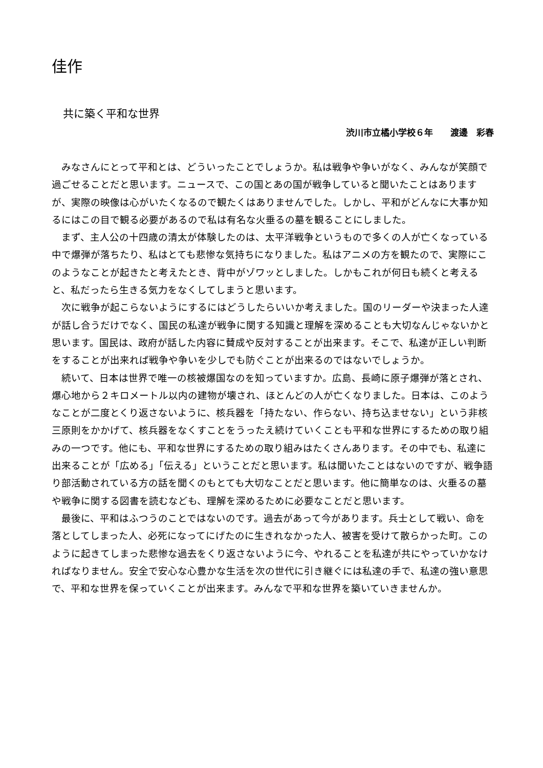佳作
共に築く平和な世界
渋川市立橘小学校６年　　渡邊　彩春
みなさんにとって平和とは、どういったことでしょうか。私は戦争や争いがなく、みんなが笑顔で過ごせることだと思います。ニュースで、この国とあの国が戦争していると聞いたことはありますが、実際の映像は心がいたくなるので観たくはありませんでした。しかし、平和がどんなに大事か知るにはこの目で観る必要があるので私は有名な火垂るの墓を観ることにしました。
まず、主人公の十四歳の清太が体験したのは、太平洋戦争というもので多くの人が亡くなっている中で爆弾が落ちたり、私はとても悲惨な気持ちになりました。私はアニメの方を観たので、実際にこのようなことが起きたと考えたとき、背中がゾワッとしました。しかもこれが何日も続くと考えると、私だったら生きる気力をなくしてしまうと思います。
次に戦争が起こらないようにするにはどうしたらいいか考えました。国のリーダーや決まった人達が話し合うだけでなく、国民の私達が戦争に関する知識と理解を深めることも大切なんじゃないかと思います。国民は、政府が話した内容に賛成や反対することが出来ます。そこで、私達が正しい判断をすることが出来れば戦争や争いを少しでも防ぐことが出来るのではないでしょうか。
続いて、日本は世界で唯一の核被爆国なのを知っていますか。広島、長崎に原子爆弾が落とされ、爆心地から２キロメートル以内の建物が壊され、ほとんどの人が亡くなりました。日本は、このようなことが二度とくり返さないように、核兵器を「持たない、作らない、持ち込ませない」という非核三原則をかかげて、核兵器をなくすことをうったえ続けていくことも平和な世界にするための取り組みの一つです。他にも、平和な世界にするための取り組みはたくさんあります。その中でも、私達に出来ることが「広める」「伝える」ということだと思います。私は聞いたことはないのですが、戦争語り部活動されている方の話を聞くのもとても大切なことだと思います。他に簡単なのは、火垂るの墓や戦争に関する図書を読むなども、理解を深めるために必要なことだと思います。
最後に、平和はふつうのことではないのです。過去があって今があります。兵士として戦い、命を落としてしまった人、必死になってにげたのに生きれなかった人、被害を受けて散らかった町。このように起きてしまった悲惨な過去をくり返さないように今、やれることを私達が共にやっていかなければなりません。安全で安心な心豊かな生活を次の世代に引き継ぐには私達の手で、私達の強い意思で、平和な世界を保っていくことが出来ます。みんなで平和な世界を築いていきませんか。